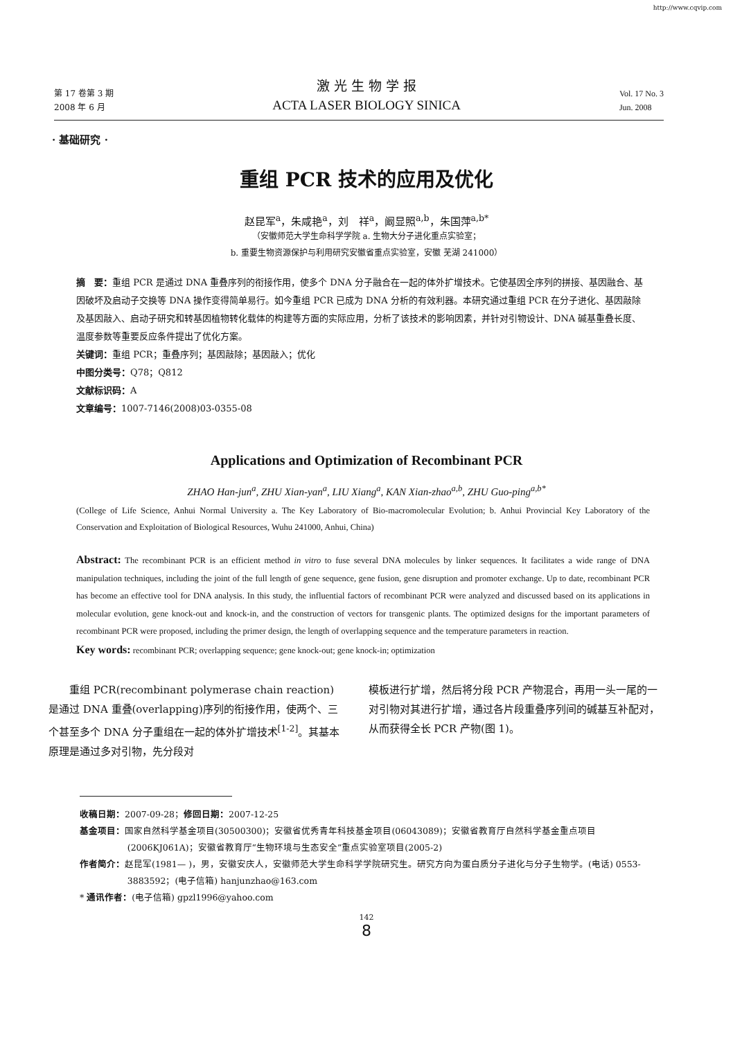http://www.cqvip.com
第 17 卷第 3 期
2008 年 6 月
激 光 生 物 学 报
ACTA LASER BIOLOGY SINICA
Vol. 17 No. 3
Jun. 2008
· 基础研究 ·
重组 PCR 技术的应用及优化
赵昆军<sup>a</sup>，朱咸艳<sup>a</sup>，刘　祥<sup>a</sup>，阚显照<sup>a,b</sup>，朱国萍<sup>a,b*</sup>
（安徽师范大学生命科学学院 a. 生物大分子进化重点实验室；
b. 重要生物资源保护与利用研究安徽省重点实验室，安徽 芜湖 241000）
摘　要：重组 PCR 是通过 DNA 重叠序列的衔接作用，使多个 DNA 分子融合在一起的体外扩增技术。它使基因全序列的拼接、基因融合、基因破坏及启动子交换等 DNA 操作变得简单易行。如今重组 PCR 已成为 DNA 分析的有效利器。本研究通过重组 PCR 在分子进化、基因敲除及基因敲入、启动子研究和转基因植物转化载体的构建等方面的实际应用，分析了该技术的影响因素，并针对引物设计、DNA 碱基重叠长度、温度参数等重要反应条件提出了优化方案。
关键词：重组 PCR；重叠序列；基因敲除；基因敲入；优化
中图分类号：Q78；Q812
文献标识码：A
文章编号：1007-7146(2008)03-0355-08
Applications and Optimization of Recombinant PCR
ZHAO Han-jun<sup>a</sup>, ZHU Xian-yan<sup>a</sup>, LIU Xiang<sup>a</sup>, KAN Xian-zhao<sup>a,b</sup>, ZHU Guo-ping<sup>a,b*</sup>
(College of Life Science, Anhui Normal University a. The Key Laboratory of Bio-macromolecular Evolution; b. Anhui Provincial Key Laboratory of the Conservation and Exploitation of Biological Resources, Wuhu 241000, Anhui, China)
Abstract: The recombinant PCR is an efficient method in vitro to fuse several DNA molecules by linker sequences. It facilitates a wide range of DNA manipulation techniques, including the joint of the full length of gene sequence, gene fusion, gene disruption and promoter exchange. Up to date, recombinant PCR has become an effective tool for DNA analysis. In this study, the influential factors of recombinant PCR were analyzed and discussed based on its applications in molecular evolution, gene knock-out and knock-in, and the construction of vectors for transgenic plants. The optimized designs for the important parameters of recombinant PCR were proposed, including the primer design, the length of overlapping sequence and the temperature parameters in reaction.
Key words: recombinant PCR; overlapping sequence; gene knock-out; gene knock-in; optimization
重组 PCR(recombinant polymerase chain reaction) 是通过 DNA 重叠(overlapping)序列的衔接作用，使两个、三个甚至多个 DNA 分子重组在一起的体外扩增技术<sup>[1-2]</sup>。其基本原理是通过多对引物，先分段对
模板进行扩增，然后将分段 PCR 产物混合，再用一头一尾的一对引物对其进行扩增，通过各片段重叠序列间的碱基互补配对，从而获得全长 PCR 产物(图 1)。
收稿日期：2007-09-28；修回日期：2007-12-25
基金项目：国家自然科学基金项目(30500300)；安徽省优秀青年科技基金项目(06043089)；安徽省教育厅自然科学基金重点项目(2006KJ061A)；安徽省教育厅“生物环境与生态安全”重点实验室项目(2005-2)
作者简介：赵昆军(1981— )，男，安徽安庆人，安徽师范大学生命科学学院研究生。研究方向为蛋白质分子进化与分子生物学。(电话) 0553-3883592；(电子信箱) hanjunzhao@163.com
* 通讯作者：(电子信箱) gpzl1996@yahoo.com
142
8